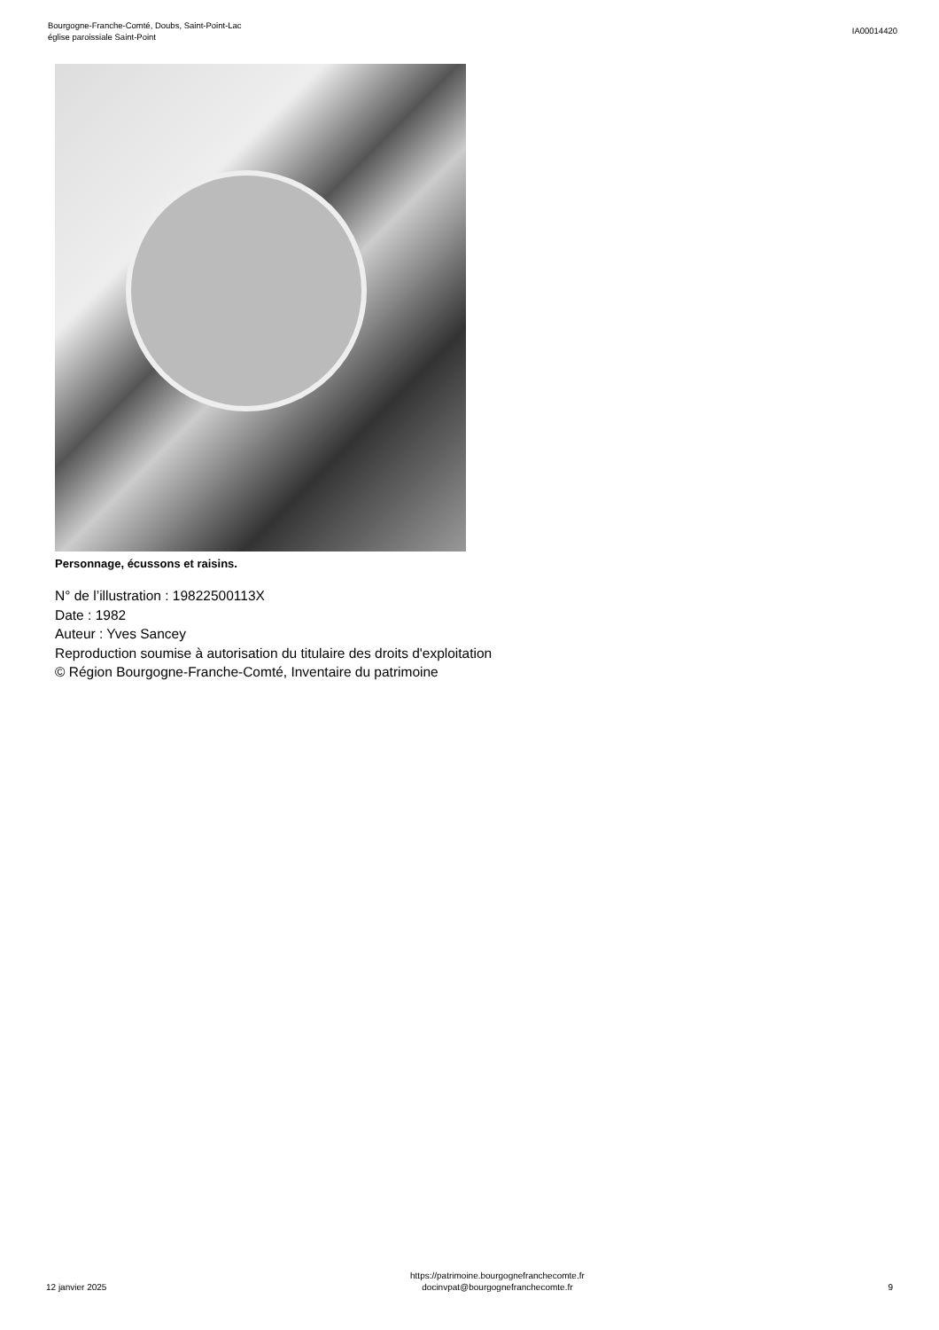Bourgogne-Franche-Comté, Doubs, Saint-Point-Lac
église paroissiale Saint-Point
IA00014420
Personnage, écussons et raisins.
N° de l’illustration : 19822500113X
Date : 1982
Auteur : Yves Sancey
Reproduction soumise à autorisation du titulaire des droits d'exploitation
© Région Bourgogne-Franche-Comté, Inventaire du patrimoine
12 janvier 2025
https://patrimoine.bourgognefranchecomte.fr
docinvpat@bourgognefranchecomte.fr
9